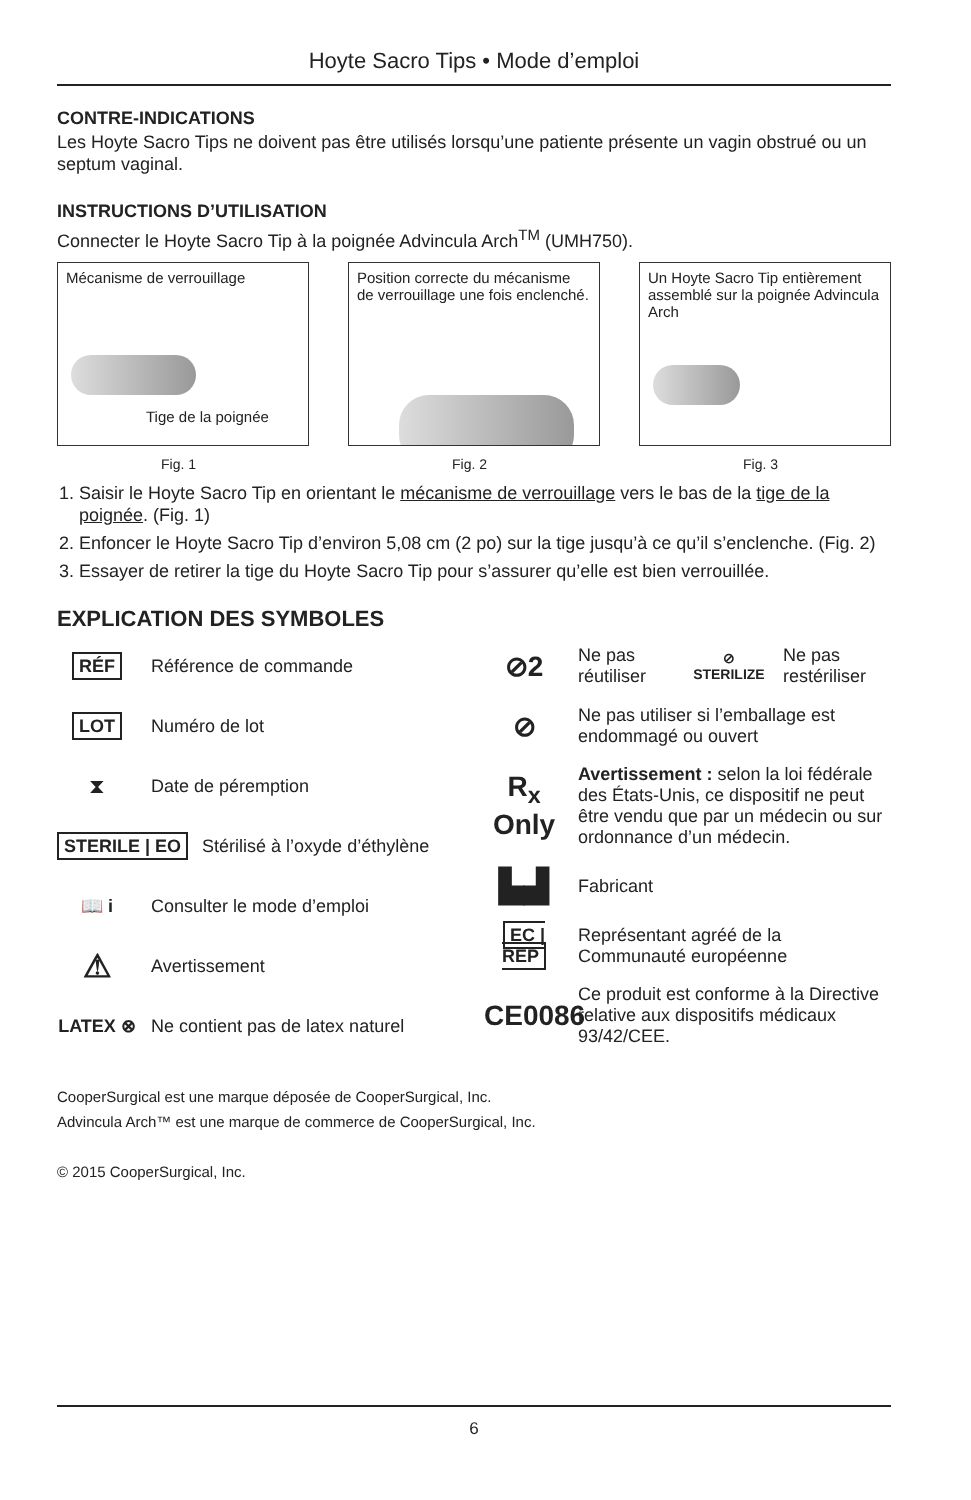Hoyte Sacro Tips • Mode d’emploi
CONTRE-INDICATIONS
Les Hoyte Sacro Tips ne doivent pas être utilisés lorsqu’une patiente présente un vagin obstrué ou un septum vaginal.
INSTRUCTIONS D’UTILISATION
Connecter le Hoyte Sacro Tip à la poignée Advincula Arch<sup>TM</sup> (UMH750).
Mécanisme de verrouillage
Tige de la poignée
Fig. 1
Position correcte du mécanisme de verrouillage une fois enclenché.
Fig. 2
Un Hoyte Sacro Tip entièrement assemblé sur la poignée Advincula Arch
Fig. 3
1. Saisir le Hoyte Sacro Tip en orientant le mécanisme de verrouillage vers le bas de la tige de la poignée. (Fig. 1)
2. Enfoncer le Hoyte Sacro Tip d’environ 5,08 cm (2 po) sur la tige jusqu’à ce qu’il s’enclenche. (Fig. 2)
3. Essayer de retirer la tige du Hoyte Sacro Tip pour s’assurer qu’elle est bien verrouillée.
EXPLICATION DES SYMBOLES
RÉF Référence de commande
LOT Numéro de lot
⧗ Date de péremption
STERILE | EO Stérilisé à l’oxyde d’éthylène
📖 i Consulter le mode d’emploi
⚠ Avertissement
LATEX ⊗ Ne contient pas de latex naturel
⊘2 Ne pas réutiliser ⊘ STERILIZE Ne pas restériliser
⊘ Ne pas utiliser si l’emballage est endommagé ou ouvert
R<sub>x</sub> Only Avertissement : selon la loi fédérale des États-Unis, ce dispositif ne peut être vendu que par un médecin ou sur ordonnance d’un médecin.
▙▟ Fabricant
EC | REP Représentant agréé de la Communauté européenne
CE0086 Ce produit est conforme à la Directive relative aux dispositifs médicaux 93/42/CEE.
CooperSurgical est une marque déposée de CooperSurgical, Inc.
Advincula Arch™ est une marque de commerce de CooperSurgical, Inc.
© 2015 CooperSurgical, Inc.
6